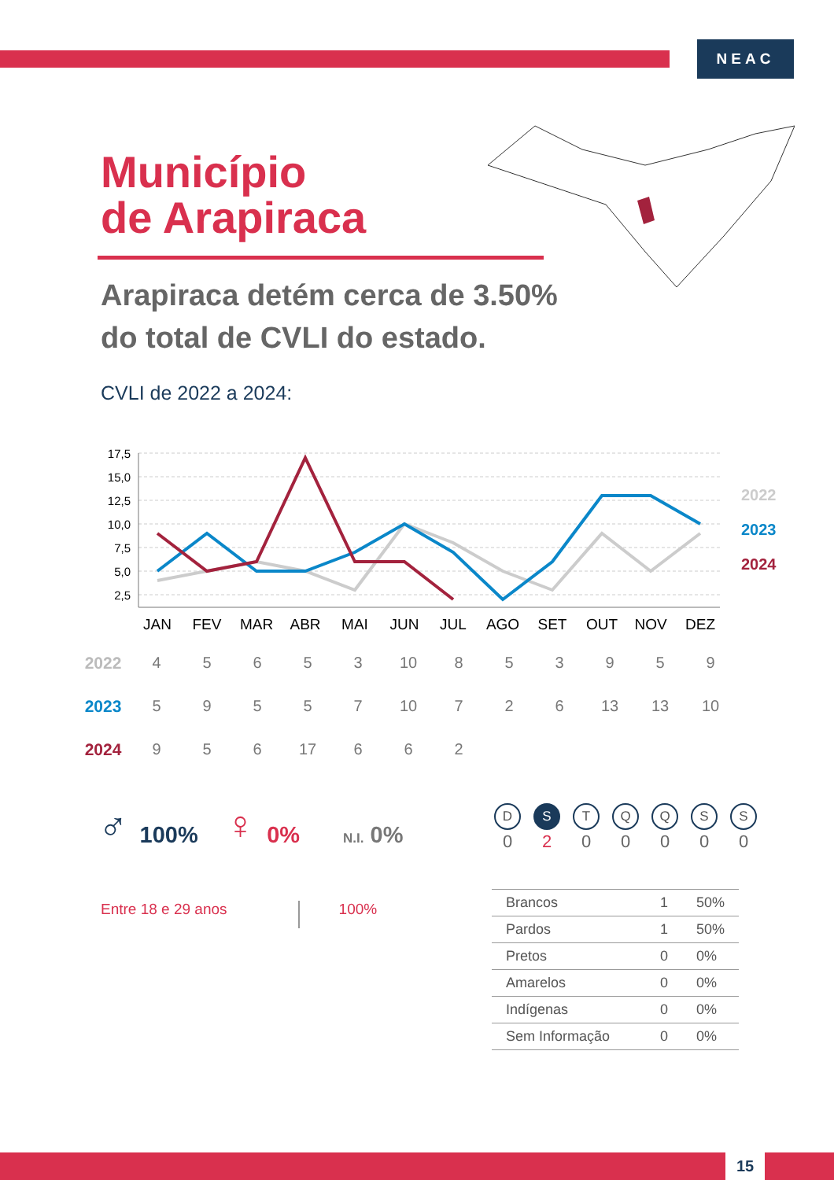NEAC
Município
de Arapiraca
Arapiraca detém cerca de 3.50%
do total de CVLI do estado.
CVLI de 2022 a 2024:
17,5
15,0
12,5
10,0
7,5
5,0
2,5
JAN
FEV
MAR
ABR
MAI
JUN
JUL
AGO
SET
OUT
NOV
DEZ
2022
2023
2024
| 2022 | 4 | 5 | 6 | 5 | 3 | 10 | 8 | 5 | 3 | 9 | 5 | 9 |
| 2023 | 5 | 9 | 5 | 5 | 7 | 10 | 7 | 2 | 6 | 13 | 13 | 10 |
| 2024 | 9 | 5 | 6 | 17 | 6 | 6 | 2 | | | | | |
♂ 100% ♀ 0% N.I. 0%
Entre 18 e 29 anos 100%
| D | S | T | Q | Q | S | S |
| 0 | 2 | 0 | 0 | 0 | 0 | 0 |
| Brancos | 1 | 50% |
| Pardos | 1 | 50% |
| Pretos | 0 | 0% |
| Amarelos | 0 | 0% |
| Indígenas | 0 | 0% |
| Sem Informação | 0 | 0% |
15